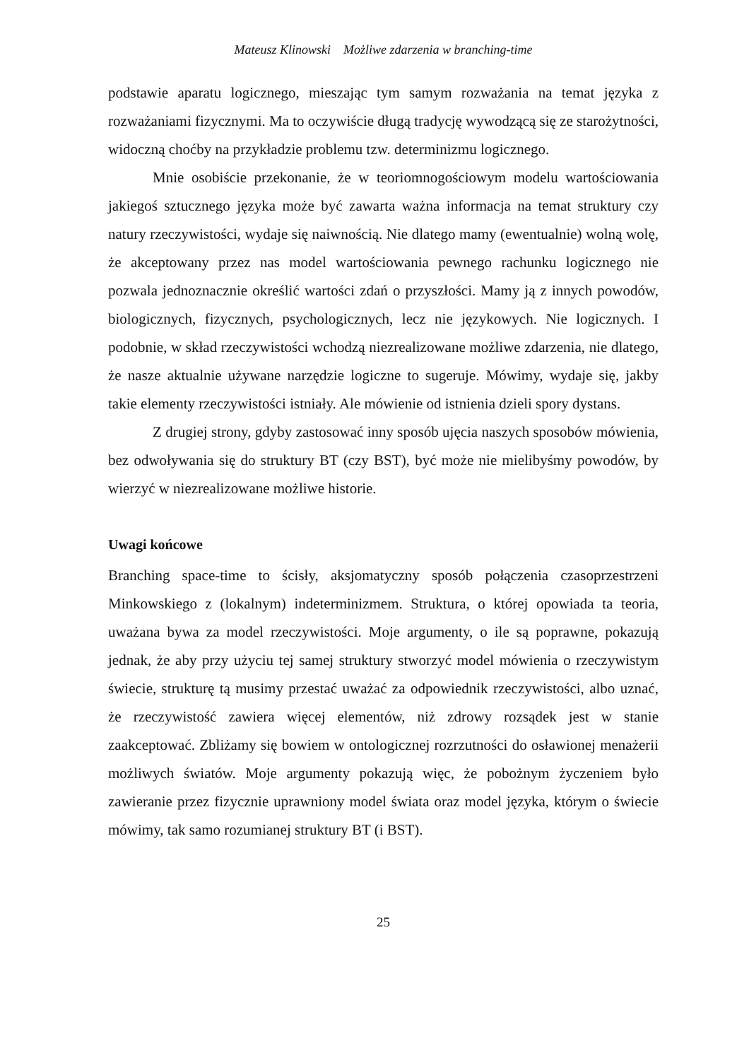Mateusz Klinowski Możliwe zdarzenia w branching-time
podstawie aparatu logicznego, mieszając tym samym rozważania na temat języka z rozważaniami fizycznymi. Ma to oczywiście długą tradycję wywodzącą się ze starożytności, widoczną choćby na przykładzie problemu tzw. determinizmu logicznego.
Mnie osobiście przekonanie, że w teoriomnogościowym modelu wartościowania jakiegoś sztucznego języka może być zawarta ważna informacja na temat struktury czy natury rzeczywistości, wydaje się naiwnością. Nie dlatego mamy (ewentualnie) wolną wolę, że akceptowany przez nas model wartościowania pewnego rachunku logicznego nie pozwala jednoznacznie określić wartości zdań o przyszłości. Mamy ją z innych powodów, biologicznych, fizycznych, psychologicznych, lecz nie językowych. Nie logicznych. I podobnie, w skład rzeczywistości wchodzą niezrealizowane możliwe zdarzenia, nie dlatego, że nasze aktualnie używane narzędzie logiczne to sugeruje. Mówimy, wydaje się, jakby takie elementy rzeczywistości istniały. Ale mówienie od istnienia dzieli spory dystans.
Z drugiej strony, gdyby zastosować inny sposób ujęcia naszych sposobów mówienia, bez odwoływania się do struktury BT (czy BST), być może nie mielibyśmy powodów, by wierzyć w niezrealizowane możliwe historie.
Uwagi końcowe
Branching space-time to ścisły, aksjomatyczny sposób połączenia czasoprzestrzeni Minkowskiego z (lokalnym) indeterminizmem. Struktura, o której opowiada ta teoria, uważana bywa za model rzeczywistości. Moje argumenty, o ile są poprawne, pokazują jednak, że aby przy użyciu tej samej struktury stworzyć model mówienia o rzeczywistym świecie, strukturę tą musimy przestać uważać za odpowiednik rzeczywistości, albo uznać, że rzeczywistość zawiera więcej elementów, niż zdrowy rozsądek jest w stanie zaakceptować. Zbliżamy się bowiem w ontologicznej rozrzutności do osławionej menażerii możliwych światów. Moje argumenty pokazują więc, że pobożnym życzeniem było zawieranie przez fizycznie uprawniony model świata oraz model języka, którym o świecie mówimy, tak samo rozumianej struktury BT (i BST).
25